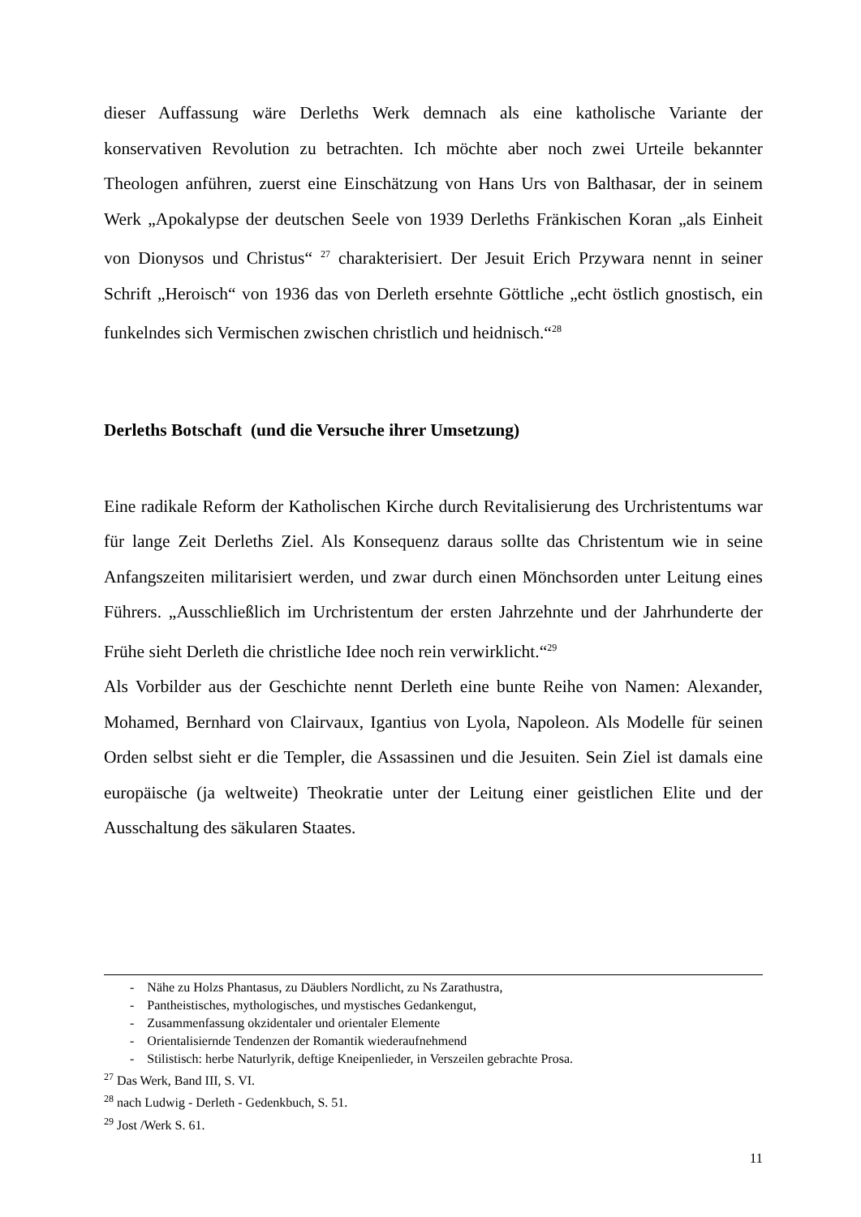dieser Auffassung wäre Derleths Werk demnach als eine katholische Variante der konservativen Revolution zu betrachten. Ich möchte aber noch zwei Urteile bekannter Theologen anführen, zuerst eine Einschätzung von Hans Urs von Balthasar, der in seinem Werk „Apokalypse der deutschen Seele von 1939 Derleths Fränkischen Koran „als Einheit von Dionysos und Christus“ <sup>27</sup> charakterisiert. Der Jesuit Erich Przywara nennt in seiner Schrift „Heroisch“ von 1936 das von Derleth ersehnte Göttliche „echt östlich gnostisch, ein funkelndes sich Vermischen zwischen christlich und heidnisch.“<sup>28</sup>
Derleths Botschaft (und die Versuche ihrer Umsetzung)
Eine radikale Reform der Katholischen Kirche durch Revitalisierung des Urchristentums war für lange Zeit Derleths Ziel. Als Konsequenz daraus sollte das Christentum wie in seine Anfangszeiten militarisiert werden, und zwar durch einen Mönchsorden unter Leitung eines Führers. „Ausschließlich im Urchristentum der ersten Jahrzehnte und der Jahrhunderte der Frühe sieht Derleth die christliche Idee noch rein verwirklicht.“<sup>29</sup>
Als Vorbilder aus der Geschichte nennt Derleth eine bunte Reihe von Namen: Alexander, Mohamed, Bernhard von Clairvaux, Igantius von Lyola, Napoleon. Als Modelle für seinen Orden selbst sieht er die Templer, die Assassinen und die Jesuiten. Sein Ziel ist damals eine europäische (ja weltweite) Theokratie unter der Leitung einer geistlichen Elite und der Ausschaltung des säkularen Staates.
- Nähe zu Holzs Phantasus, zu Däublers Nordlicht, zu Ns Zarathustra,
- Pantheistisches, mythologisches, und mystisches Gedankengut,
- Zusammenfassung okzidentaler und orientaler Elemente
- Orientalisiernde Tendenzen der Romantik wiederaufnehmend
- Stilistisch: herbe Naturlyrik, deftige Kneipenlieder, in Verszeilen gebrachte Prosa.
<sup>27</sup> Das Werk, Band III, S. VI.
<sup>28</sup> nach Ludwig - Derleth - Gedenkbuch, S. 51.
<sup>29</sup> Jost /Werk S. 61.
11